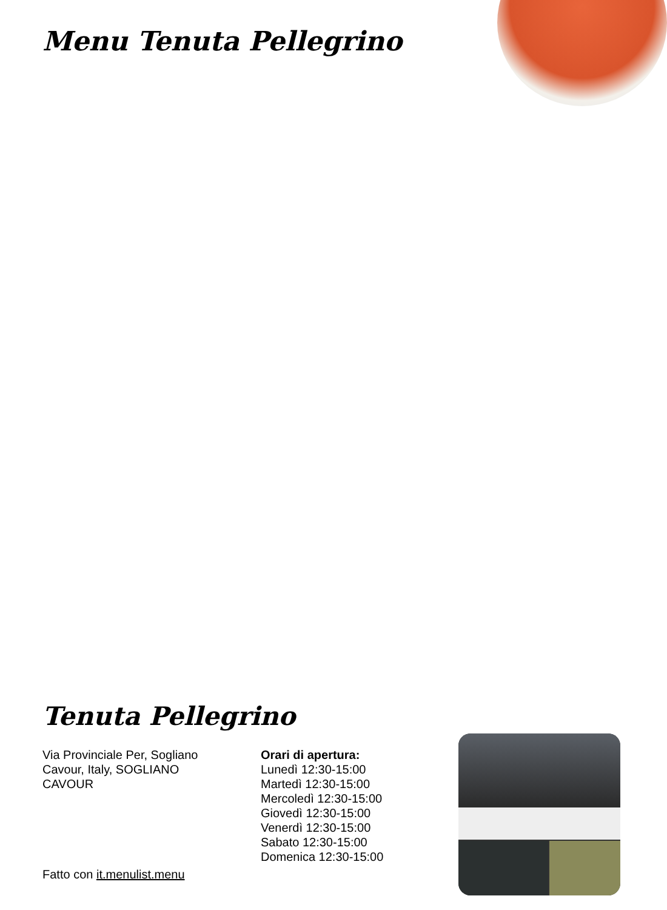Menu Tenuta Pellegrino
Tenuta Pellegrino
Via Provinciale Per, Sogliano Cavour, Italy, SOGLIANO CAVOUR
Orari di apertura:
Lunedì 12:30-15:00
Martedì 12:30-15:00
Mercoledì 12:30-15:00
Giovedì 12:30-15:00
Venerdì 12:30-15:00
Sabato 12:30-15:00
Domenica 12:30-15:00
Fatto con it.menulist.menu